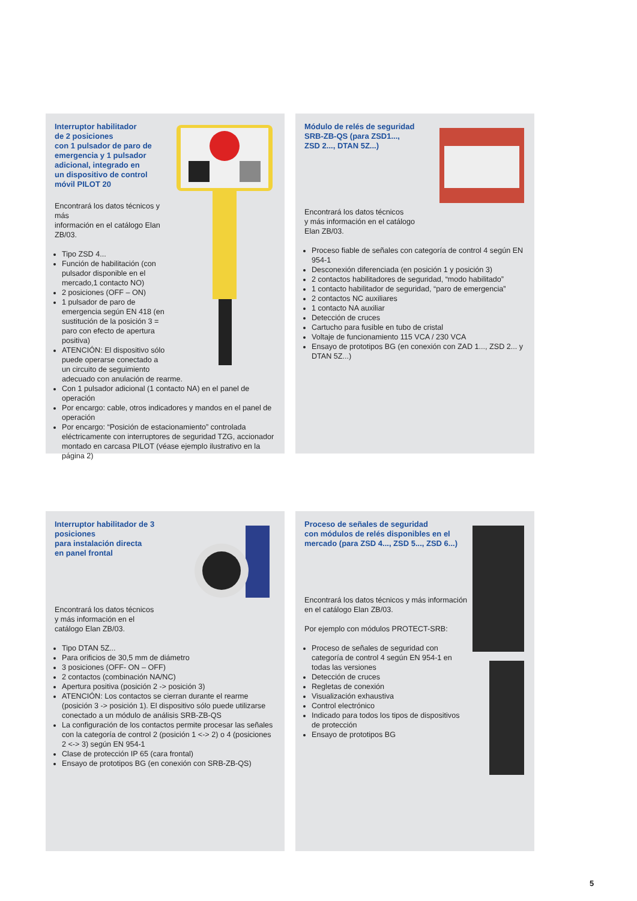Interruptor habilitador
de 2 posiciones
con 1 pulsador de paro de
emergencia y 1 pulsador
adicional, integrado en
un dispositivo de control
móvil PILOT 20
Encontrará los datos técnicos y más
información en el catálogo Elan ZB/03.
Tipo ZSD 4...
Función de habilitación (con pulsador disponible en el mercado,1 contacto NO)
2 posiciones (OFF – ON)
1 pulsador de paro de emergencia según EN 418 (en sustitución de la posición 3 = paro con efecto de apertura positiva)
ATENCIÓN: El dispositivo sólo puede operarse conectado a un circuito de seguimiento adecuado con anulación de rearme.
Con 1 pulsador adicional (1 contacto NA) en el panel de operación
Por encargo: cable, otros indicadores y mandos en el panel de operación
Por encargo: “Posición de estacionamiento” controlada eléctricamente con interruptores de seguridad TZG, accionador montado en carcasa PILOT (véase ejemplo ilustrativo en la página 2)
Módulo de relés de seguridad
SRB-ZB-QS (para ZSD1...,
ZSD 2..., DTAN 5Z...)
Encontrará los datos técnicos
y más información en el catálogo
Elan ZB/03.
Proceso fiable de señales con categoría de control 4 según EN 954-1
Desconexión diferenciada (en posición 1 y posición 3)
2 contactos habilitadores de seguridad, “modo habilitado”
1 contacto habilitador de seguridad, “paro de emergencia”
2 contactos NC auxiliares
1 contacto NA auxiliar
Detección de cruces
Cartucho para fusible en tubo de cristal
Voltaje de funcionamiento 115 VCA / 230 VCA
Ensayo de prototipos BG (en conexión con ZAD 1..., ZSD 2... y DTAN 5Z...)
Interruptor habilitador de 3 posiciones
para instalación directa
en panel frontal
Encontrará los datos técnicos
y más información en el
catálogo Elan ZB/03.
Tipo DTAN 5Z...
Para orificios de 30,5 mm de diámetro
3 posiciones (OFF- ON – OFF)
2 contactos (combinación NA/NC)
Apertura positiva (posición 2 -> posición 3)
ATENCIÓN: Los contactos se cierran durante el rearme (posición 3 -> posición 1). El dispositivo sólo puede utilizarse conectado a un módulo de análisis SRB-ZB-QS
La configuración de los contactos permite procesar las señales con la categoría de control 2 (posición 1 <-> 2) o 4 (posiciones 2 <-> 3) según EN 954-1
Clase de protección IP 65 (cara frontal)
Ensayo de prototipos BG (en conexión con SRB-ZB-QS)
Proceso de señales de seguridad
con módulos de relés disponibles en el
mercado (para ZSD 4..., ZSD 5..., ZSD 6...)
Encontrará los datos técnicos y más información en el catálogo Elan ZB/03.
Por ejemplo con módulos PROTECT-SRB:
Proceso de señales de seguridad con categoría de control 4 según EN 954-1 en todas las versiones
Detección de cruces
Regletas de conexión
Visualización exhaustiva
Control electrónico
Indicado para todos los tipos de dispositivos de protección
Ensayo de prototipos BG
5